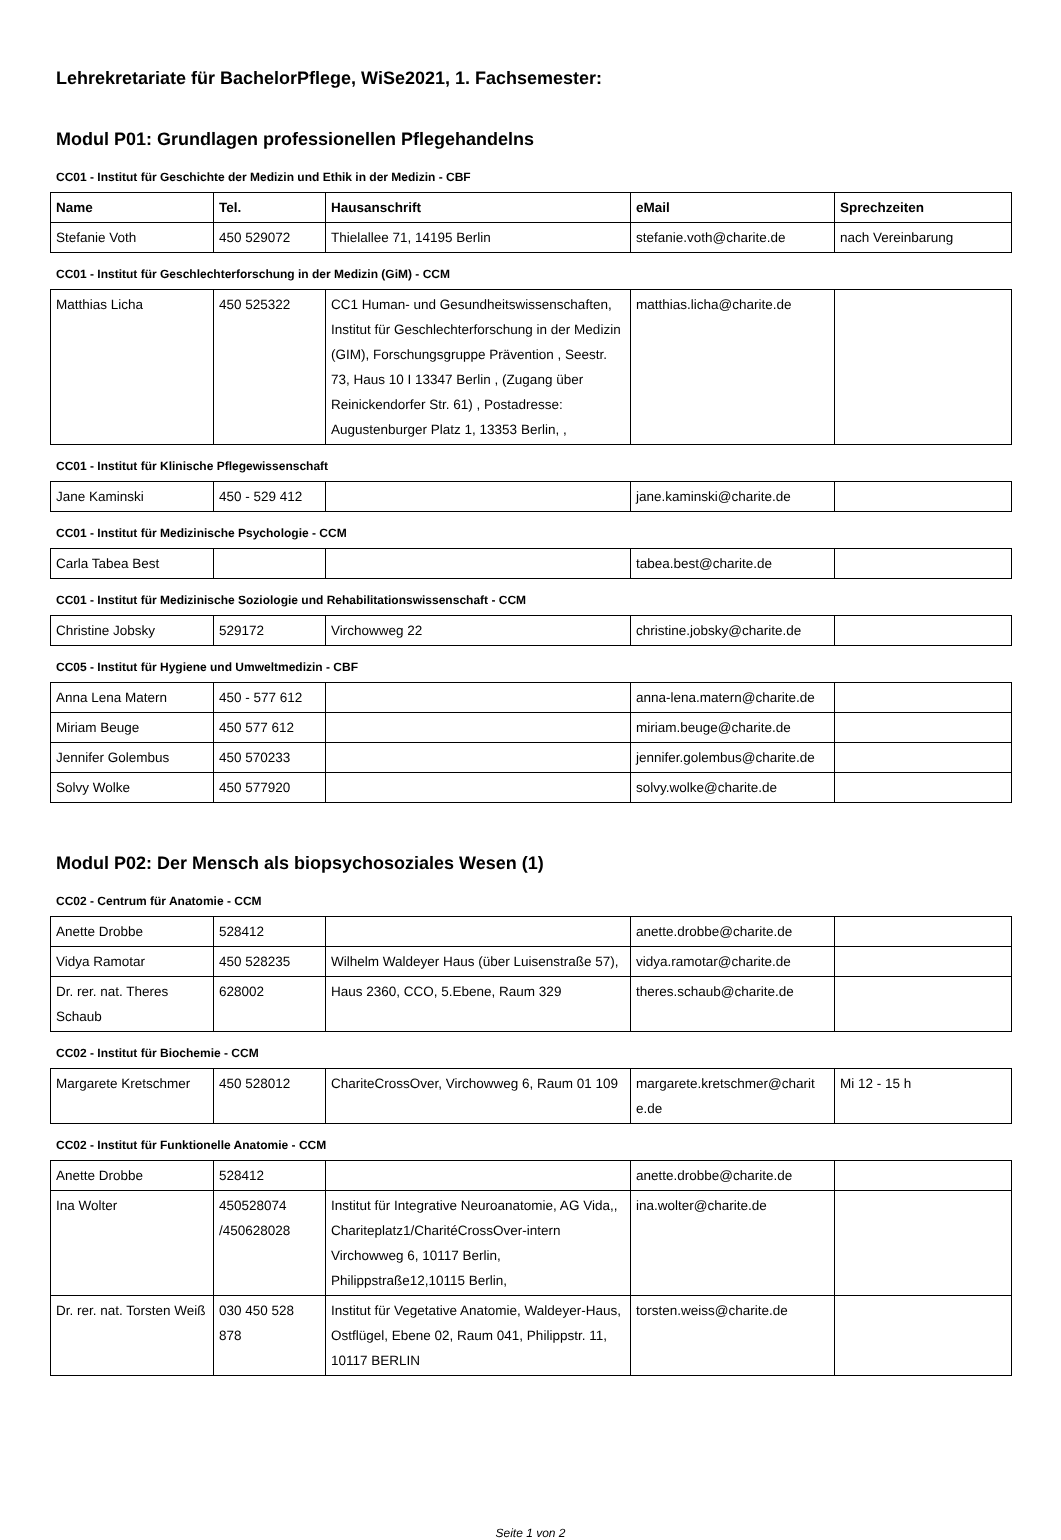Lehrekretariate für BachelorPflege, WiSe2021, 1. Fachsemester:
Modul P01: Grundlagen professionellen Pflegehandelns
CC01 - Institut für Geschichte der Medizin und Ethik in der Medizin - CBF
| Name | Tel. | Hausanschrift | eMail | Sprechzeiten |
| --- | --- | --- | --- | --- |
| Stefanie Voth | 450 529072 | Thielallee 71, 14195 Berlin | stefanie.voth@charite.de | nach Vereinbarung |
CC01 - Institut für Geschlechterforschung in der Medizin (GiM) - CCM
| Matthias Licha | 450 525322 | CC1 Human- und Gesundheitswissenschaften, Institut für Geschlechterforschung in der Medizin (GIM), Forschungsgruppe Prävention , Seestr. 73, Haus 10 I 13347 Berlin , (Zugang über Reinickendorfer Str. 61) , Postadresse: Augustenburger Platz 1, 13353 Berlin, , | matthias.licha@charite.de | |
CC01 - Institut für Klinische Pflegewissenschaft
| Jane Kaminski | 450 - 529 412 | | jane.kaminski@charite.de | |
CC01 - Institut für Medizinische Psychologie - CCM
| Carla Tabea Best | | | tabea.best@charite.de | |
CC01 - Institut für Medizinische Soziologie und Rehabilitationswissenschaft - CCM
| Christine Jobsky | 529172 | Virchowweg 22 | christine.jobsky@charite.de | |
CC05 - Institut für Hygiene und Umweltmedizin - CBF
| Anna Lena Matern | 450 - 577 612 | | anna-lena.matern@charite.de | |
| Miriam Beuge | 450 577 612 | | miriam.beuge@charite.de | |
| Jennifer Golembus | 450 570233 | | jennifer.golembus@charite.de | |
| Solvy Wolke | 450 577920 | | solvy.wolke@charite.de | |
Modul P02: Der Mensch als biopsychosoziales Wesen (1)
CC02 - Centrum für Anatomie - CCM
| Anette Drobbe | 528412 | | anette.drobbe@charite.de | |
| Vidya Ramotar | 450 528235 | Wilhelm Waldeyer Haus (über Luisenstraße 57), | vidya.ramotar@charite.de | |
| Dr. rer. nat. Theres Schaub | 628002 | Haus 2360, CCO, 5.Ebene, Raum 329 | theres.schaub@charite.de | |
CC02 - Institut für Biochemie - CCM
| Margarete Kretschmer | 450 528012 | ChariteCrossOver, Virchowweg 6, Raum 01 109 | margarete.kretschmer@charit e.de | Mi 12 - 15 h |
CC02 - Institut für Funktionelle Anatomie - CCM
| Anette Drobbe | 528412 | | anette.drobbe@charite.de | |
| Ina Wolter | 450528074 /450628028 | Institut für Integrative Neuroanatomie, AG Vida,, Chariteplatz1/CharitéCrossOver-intern Virchowweg 6, 10117 Berlin, Philippstraße12,10115 Berlin, | ina.wolter@charite.de | |
| Dr. rer. nat. Torsten Weiß | 030 450 528 878 | Institut für Vegetative Anatomie, Waldeyer-Haus, Ostflügel, Ebene 02, Raum 041, Philippstr. 11, 10117 BERLIN | torsten.weiss@charite.de | |
Seite 1 von 2